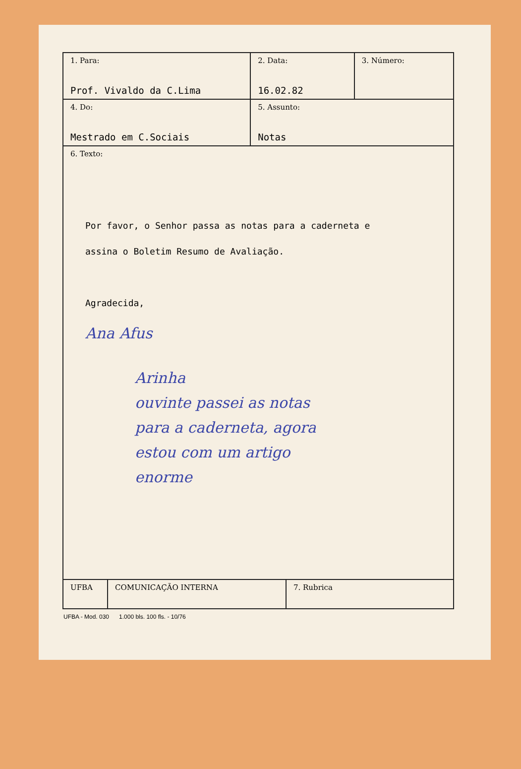| 1. Para: Prof. Vivaldo da C.Lima | 2. Data: 16.02.82 | 3. Número: |
| 4. Do: Mestrado em C.Sociais | 5. Assunto: Notas | |
| 6. Texto: Por favor, o Senhor passa as notas para a caderneta e assina o Boletim Resumo de Avaliação. Agradecida, Ana Afus Arinha ouvinte passei as notas para a caderneta, agora estou com um artigo enorme | | |
| UFBA | COMUNICAÇÃO INTERNA | 7. Rubrica |
UFBA - Mod. 030 1.000 bls. 100 fls. - 10/76